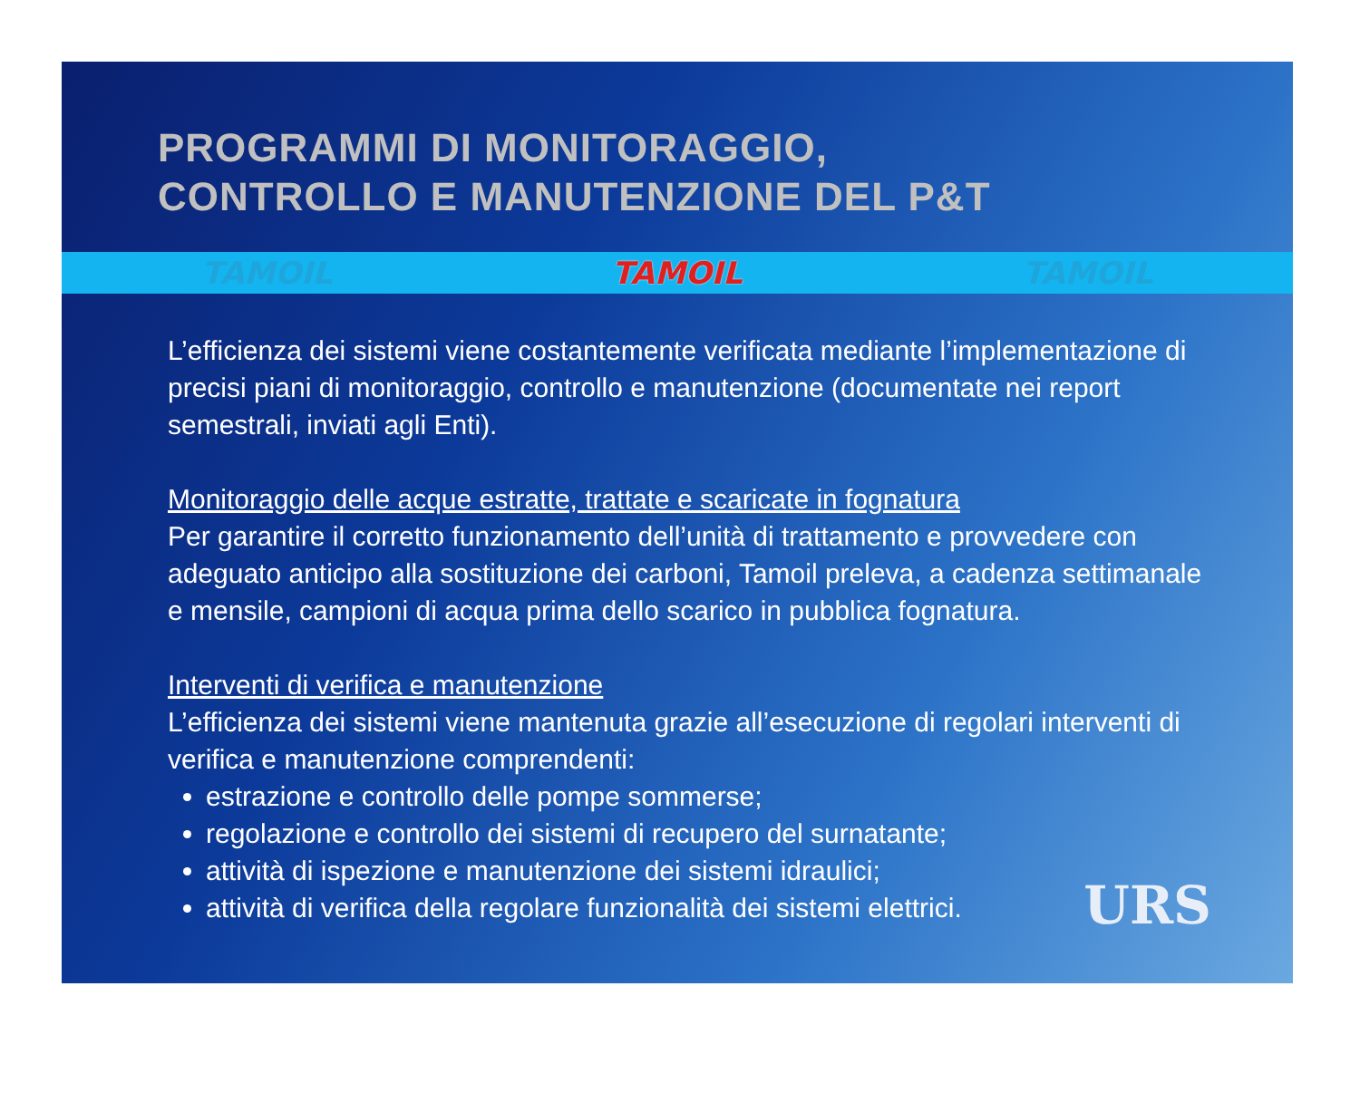PROGRAMMI DI MONITORAGGIO,
CONTROLLO E MANUTENZIONE DEL P&T
TAMOIL TAMOIL TAMOIL
L’efficienza dei sistemi viene costantemente verificata mediante l’implementazione di precisi piani di monitoraggio, controllo e manutenzione (documentate nei report semestrali, inviati agli Enti).
Monitoraggio delle acque estratte, trattate e scaricate in fognatura
Per garantire il corretto funzionamento dell’unità di trattamento e provvedere con adeguato anticipo alla sostituzione dei carboni, Tamoil preleva, a cadenza settimanale e mensile, campioni di acqua prima dello scarico in pubblica fognatura.
Interventi di verifica e manutenzione
L’efficienza dei sistemi viene mantenuta grazie all’esecuzione di regolari interventi di verifica e manutenzione comprendenti:
estrazione e controllo delle pompe sommerse;
regolazione e controllo dei sistemi di recupero del surnatante;
attività di ispezione e manutenzione dei sistemi idraulici;
attività di verifica della regolare funzionalità dei sistemi elettrici.
URS